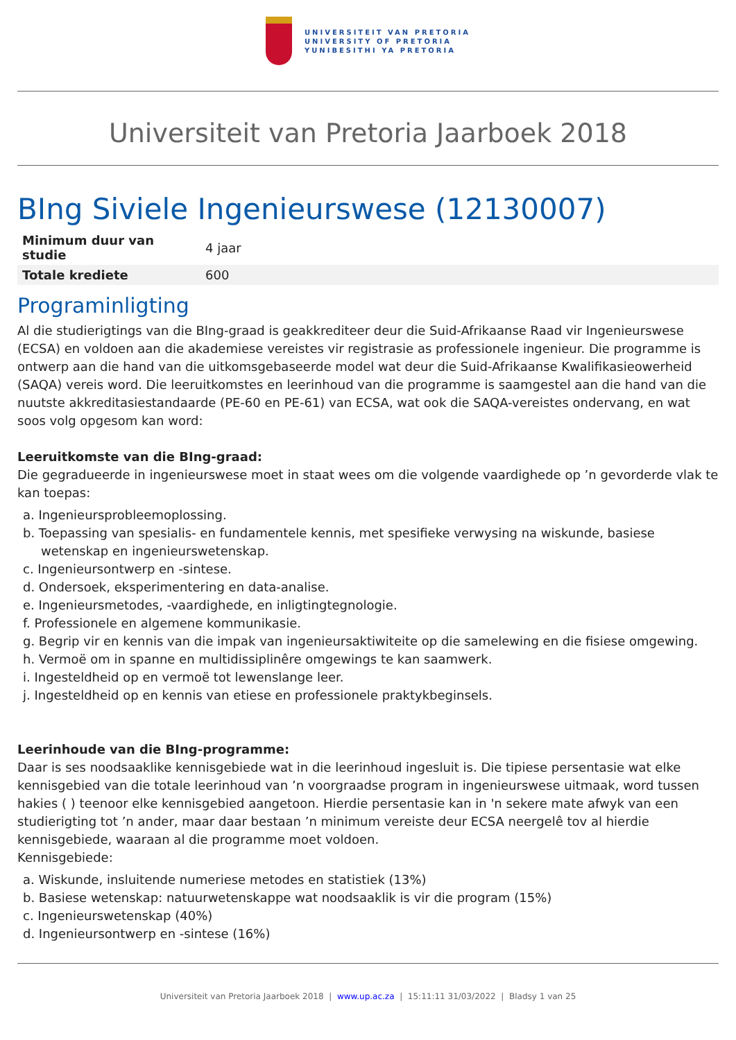UNIVERSITEIT VAN PRETORIA
UNIVERSITY OF PRETORIA
YUNIBESITHI YA PRETORIA
Universiteit van Pretoria Jaarboek 2018
BIng Siviele Ingenieurswese (12130007)
| Minimum duur van studie | 4 jaar |
| Totale krediete | 600 |
Programinligting
Al die studierigtings van die BIng-graad is geakkrediteer deur die Suid-Afrikaanse Raad vir Ingenieurswese (ECSA) en voldoen aan die akademiese vereistes vir registrasie as professionele ingenieur. Die programme is ontwerp aan die hand van die uitkomsgebaseerde model wat deur die Suid-Afrikaanse Kwalifikasieowerheid (SAQA) vereis word. Die leeruitkomstes en leerinhoud van die programme is saamgestel aan die hand van die nuutste akkreditasiestandaarde (PE-60 en PE-61) van ECSA, wat ook die SAQA-vereistes ondervang, en wat soos volg opgesom kan word:
Leeruitkomste van die BIng-graad:
Die gegradueerde in ingenieurswese moet in staat wees om die volgende vaardighede op ’n gevorderde vlak te kan toepas:
a. Ingenieursprobleemoplossing.
b. Toepassing van spesialis- en fundamentele kennis, met spesifieke verwysing na wiskunde, basiese wetenskap en ingenieurswetenskap.
c. Ingenieursontwerp en -sintese.
d. Ondersoek, eksperimentering en data-analise.
e. Ingenieursmetodes, -vaardighede, en inligtingtegnologie.
f. Professionele en algemene kommunikasie.
g. Begrip vir en kennis van die impak van ingenieursaktiwiteite op die samelewing en die fisiese omgewing.
h. Vermoë om in spanne en multidissiplinêre omgewings te kan saamwerk.
i. Ingesteldheid op en vermoë tot lewenslange leer.
j. Ingesteldheid op en kennis van etiese en professionele praktykbeginsels.
Leerinhoude van die BIng-programme:
Daar is ses noodsaaklike kennisgebiede wat in die leerinhoud ingesluit is. Die tipiese persentasie wat elke kennisgebied van die totale leerinhoud van ’n voorgraadse program in ingenieurswese uitmaak, word tussen hakies ( ) teenoor elke kennisgebied aangetoon. Hierdie persentasie kan in 'n sekere mate afwyk van een studierigting tot ’n ander, maar daar bestaan ’n minimum vereiste deur ECSA neergelê tov al hierdie kennisgebiede, waaraan al die programme moet voldoen.
Kennisgebiede:
a. Wiskunde, insluitende numeriese metodes en statistiek (13%)
b. Basiese wetenskap: natuurwetenskappe wat noodsaaklik is vir die program (15%)
c. Ingenieurswetenskap (40%)
d. Ingenieursontwerp en -sintese (16%)
Universiteit van Pretoria Jaarboek 2018 | www.up.ac.za | 15:11:11 31/03/2022 | Bladsy 1 van 25